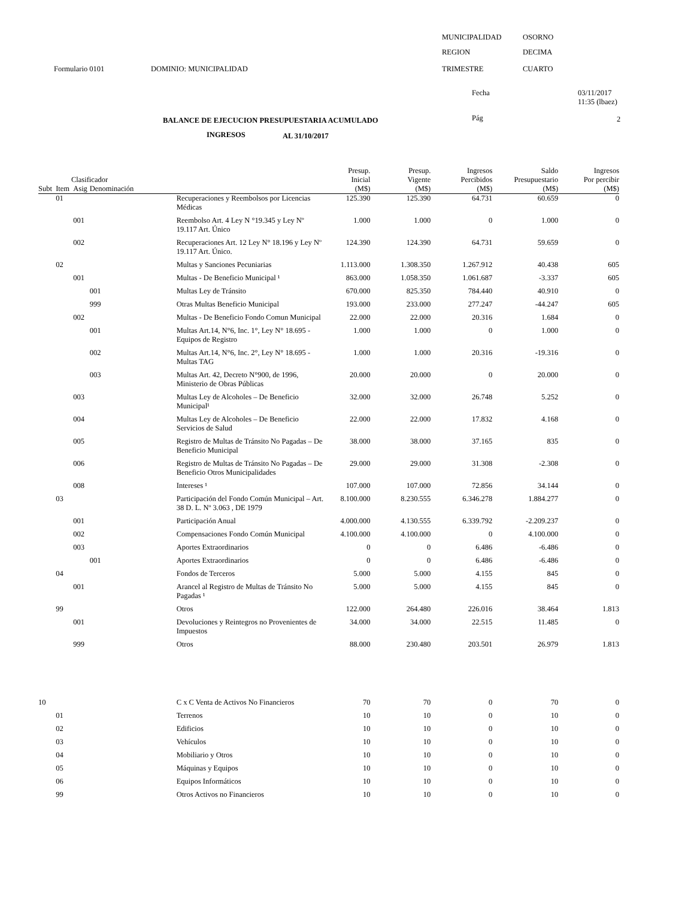MUNICIPALIDAD OSORNO
REGION DECIMA
Formulario 0101 DOMINIO: MUNICIPALIDAD TRIMESTRE CUARTO
Fecha
03/11/2017
11:35 (lbaez)
BALANCE DE EJECUCION PRESUPUESTARIA ACUMULADO Pág 2
INGRESOS AL 31/10/2017
| Clasificador | | | | | Presup. Inicial | Presup. Vigente | Ingresos Percibidos | Saldo Presupuestario | Ingresos Por percibir |
| --- | --- | --- | --- | --- | --- | --- | --- | --- | --- |
| Subt | Item | Asig | Denominación | | (M$) | (M$) | (M$) | (M$) | (M$) |
| | 01 | | | Recuperaciones y Reembolsos por Licencias Médicas | 125.390 | 125.390 | 64.731 | 60.659 | 0 |
| | | 001 | | Reembolso Art. 4 Ley N °19.345 y Ley Nº 19.117 Art. Único | 1.000 | 1.000 | 0 | 1.000 | 0 |
| | | 002 | | Recuperaciones Art. 12 Ley N° 18.196 y Ley Nº 19.117 Art. Único. | 124.390 | 124.390 | 64.731 | 59.659 | 0 |
| | 02 | | | Multas y Sanciones Pecuniarias | 1.113.000 | 1.308.350 | 1.267.912 | 40.438 | 605 |
| | | 001 | | Multas - De Beneficio Municipal ¹ | 863.000 | 1.058.350 | 1.061.687 | -3.337 | 605 |
| | | | 001 | Multas Ley de Tránsito | 670.000 | 825.350 | 784.440 | 40.910 | 0 |
| | | | 999 | Otras Multas Beneficio Municipal | 193.000 | 233.000 | 277.247 | -44.247 | 605 |
| | | 002 | | Multas - De Beneficio Fondo Comun Municipal | 22.000 | 22.000 | 20.316 | 1.684 | 0 |
| | | | 001 | Multas Art.14, N°6, Inc. 1°, Ley N° 18.695 - Equipos de Registro | 1.000 | 1.000 | 0 | 1.000 | 0 |
| | | | 002 | Multas Art.14, N°6, Inc. 2°, Ley N° 18.695 - Multas TAG | 1.000 | 1.000 | 20.316 | -19.316 | 0 |
| | | | 003 | Multas Art. 42, Decreto N°900, de 1996, Ministerio de Obras Públicas | 20.000 | 20.000 | 0 | 20.000 | 0 |
| | | 003 | | Multas Ley de Alcoholes – De Beneficio Municipal¹ | 32.000 | 32.000 | 26.748 | 5.252 | 0 |
| | | 004 | | Multas Ley de Alcoholes – De Beneficio Servicios de Salud | 22.000 | 22.000 | 17.832 | 4.168 | 0 |
| | | 005 | | Registro de Multas de Tránsito No Pagadas – De Beneficio Municipal | 38.000 | 38.000 | 37.165 | 835 | 0 |
| | | 006 | | Registro de Multas de Tránsito No Pagadas – De Beneficio Otros Municipalidades | 29.000 | 29.000 | 31.308 | -2.308 | 0 |
| | | 008 | | Intereses ¹ | 107.000 | 107.000 | 72.856 | 34.144 | 0 |
| | 03 | | | Participación del Fondo Común Municipal – Art. 38 D. L. Nº 3.063 , DE 1979 | 8.100.000 | 8.230.555 | 6.346.278 | 1.884.277 | 0 |
| | | 001 | | Participación Anual | 4.000.000 | 4.130.555 | 6.339.792 | -2.209.237 | 0 |
| | | 002 | | Compensaciones Fondo Común Municipal | 4.100.000 | 4.100.000 | 0 | 4.100.000 | 0 |
| | | 003 | | Aportes Extraordinarios | 0 | 0 | 6.486 | -6.486 | 0 |
| | | | 001 | Aportes Extraordinarios | 0 | 0 | 6.486 | -6.486 | 0 |
| | 04 | | | Fondos de Terceros | 5.000 | 5.000 | 4.155 | 845 | 0 |
| | | 001 | | Arancel al Registro de Multas de Tránsito No Pagadas ¹ | 5.000 | 5.000 | 4.155 | 845 | 0 |
| | 99 | | | Otros | 122.000 | 264.480 | 226.016 | 38.464 | 1.813 |
| | | 001 | | Devoluciones y Reintegros no Provenientes de Impuestos | 34.000 | 34.000 | 22.515 | 11.485 | 0 |
| | | 999 | | Otros | 88.000 | 230.480 | 203.501 | 26.979 | 1.813 |
| 10 | | | | C x C Venta de Activos No Financieros | 70 | 70 | 0 | 70 | 0 |
| | 01 | | | Terrenos | 10 | 10 | 0 | 10 | 0 |
| | 02 | | | Edificios | 10 | 10 | 0 | 10 | 0 |
| | 03 | | | Vehículos | 10 | 10 | 0 | 10 | 0 |
| | 04 | | | Mobiliario y Otros | 10 | 10 | 0 | 10 | 0 |
| | 05 | | | Máquinas y Equipos | 10 | 10 | 0 | 10 | 0 |
| | 06 | | | Equipos Informáticos | 10 | 10 | 0 | 10 | 0 |
| | 99 | | | Otros Activos no Financieros | 10 | 10 | 0 | 10 | 0 |